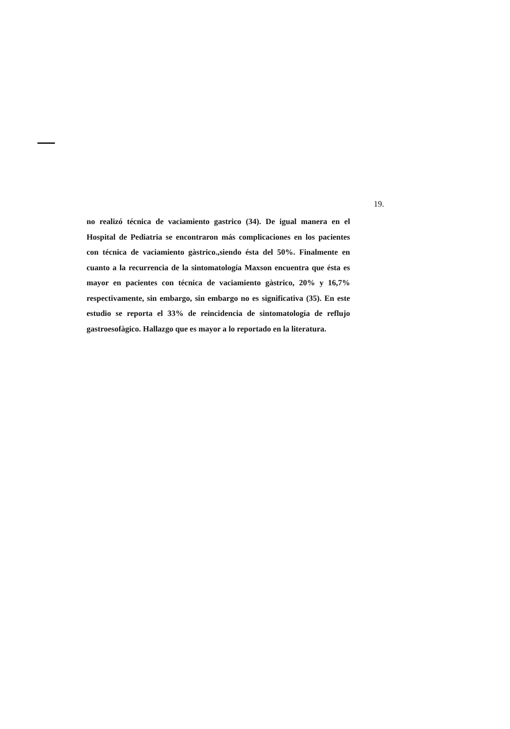19.
no realizó técnica de vaciamiento gastrico (34). De igual manera en el Hospital de Pediatria se encontraron más complicaciones en los pacientes con técnica de vaciamiento gàstrico.,siendo ésta del 50%. Finalmente en cuanto a la recurrencia de la sintomatología Maxson encuentra que ésta es mayor en pacientes con técnica de vaciamiento gàstrico, 20% y 16,7% respectivamente, sin embargo, sin embargo no es significativa (35). En este estudio se reporta el 33% de reincidencia de sintomatología de reflujo gastroesofàgico. Hallazgo que es mayor a lo reportado en la literatura.